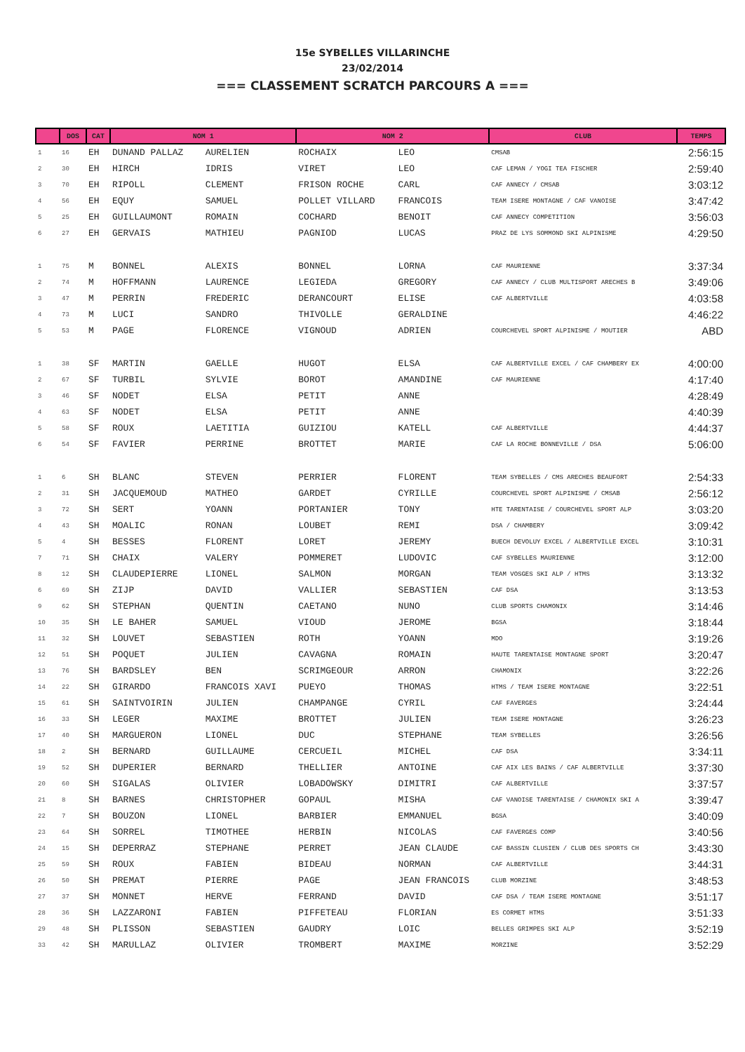15e SYBELLES VILLARINCHE
23/02/2014
=== CLASSEMENT SCRATCH PARCOURS A ===
| | DOS | CAT | NOM 1 | | NOM 2 | | CLUB | TEMPS |
| --- | --- | --- | --- | --- | --- | --- | --- | --- |
| 1 | 16 | EH | DUNAND PALLAZ | AURELIEN | ROCHAIX | LEO | CMSAB | 2:56:15 |
| 2 | 30 | EH | HIRCH | IDRIS | VIRET | LEO | CAF LEMAN / YOGI TEA FISCHER | 2:59:40 |
| 3 | 70 | EH | RIPOLL | CLEMENT | FRISON ROCHE | CARL | CAF ANNECY / CMSAB | 3:03:12 |
| 4 | 56 | EH | EQUY | SAMUEL | POLLET VILLARD | FRANCOIS | TEAM ISERE MONTAGNE / CAF VANOISE | 3:47:42 |
| 5 | 25 | EH | GUILLAUMONT | ROMAIN | COCHARD | BENOIT | CAF ANNECY COMPETITION | 3:56:03 |
| 6 | 27 | EH | GERVAIS | MATHIEU | PAGNIOD | LUCAS | PRAZ DE LYS SOMMOND SKI ALPINISME | 4:29:50 |
| 1 | 75 | M | BONNEL | ALEXIS | BONNEL | LORNA | CAF MAURIENNE | 3:37:34 |
| 2 | 74 | M | HOFFMANN | LAURENCE | LEGIEDA | GREGORY | CAF ANNECY / CLUB MULTISPORT ARECHES B | 3:49:06 |
| 3 | 47 | M | PERRIN | FREDERIC | DERANCOURT | ELISE | CAF ALBERTVILLE | 4:03:58 |
| 4 | 73 | M | LUCI | SANDRO | THIVOLLE | GERALDINE | | 4:46:22 |
| 5 | 53 | M | PAGE | FLORENCE | VIGNOUD | ADRIEN | COURCHEVEL SPORT ALPINISME / MOUTIER | ABD |
| 1 | 38 | SF | MARTIN | GAELLE | HUGOT | ELSA | CAF ALBERTVILLE EXCEL / CAF CHAMBERY EX | 4:00:00 |
| 2 | 67 | SF | TURBIL | SYLVIE | BOROT | AMANDINE | CAF MAURIENNE | 4:17:40 |
| 3 | 46 | SF | NODET | ELSA | PETIT | ANNE | | 4:28:49 |
| 4 | 63 | SF | NODET | ELSA | PETIT | ANNE | | 4:40:39 |
| 5 | 58 | SF | ROUX | LAETITIA | GUIZIOU | KATELL | CAF ALBERTVILLE | 4:44:37 |
| 6 | 54 | SF | FAVIER | PERRINE | BROTTET | MARIE | CAF LA ROCHE BONNEVILLE / DSA | 5:06:00 |
| 1 | 6 | SH | BLANC | STEVEN | PERRIER | FLORENT | TEAM SYBELLES / CMS ARECHES BEAUFORT | 2:54:33 |
| 2 | 31 | SH | JACQUEMOUD | MATHEO | GARDET | CYRILLE | COURCHEVEL SPORT ALPINISME / CMSAB | 2:56:12 |
| 3 | 72 | SH | SERT | YOANN | PORTANIER | TONY | HTE TARENTAISE / COURCHEVEL SPORT ALP | 3:03:20 |
| 4 | 43 | SH | MOALIC | RONAN | LOUBET | REMI | DSA / CHAMBERY | 3:09:42 |
| 5 | 4 | SH | BESSES | FLORENT | LORET | JEREMY | BUECH DEVOLUY EXCEL / ALBERTVILLE EXCEL | 3:10:31 |
| 7 | 71 | SH | CHAIX | VALERY | POMMERET | LUDOVIC | CAF SYBELLES MAURIENNE | 3:12:00 |
| 8 | 12 | SH | CLAUDEPIERRE | LIONEL | SALMON | MORGAN | TEAM VOSGES SKI ALP / HTMS | 3:13:32 |
| 6 | 69 | SH | ZIJP | DAVID | VALLIER | SEBASTIEN | CAF DSA | 3:13:53 |
| 9 | 62 | SH | STEPHAN | QUENTIN | CAETANO | NUNO | CLUB SPORTS CHAMONIX | 3:14:46 |
| 10 | 35 | SH | LE BAHER | SAMUEL | VIOUD | JEROME | BGSA | 3:18:44 |
| 11 | 32 | SH | LOUVET | SEBASTIEN | ROTH | YOANN | MDO | 3:19:26 |
| 12 | 51 | SH | POQUET | JULIEN | CAVAGNA | ROMAIN | HAUTE TARENTAISE MONTAGNE SPORT | 3:20:47 |
| 13 | 76 | SH | BARDSLEY | BEN | SCRIMGEOUR | ARRON | CHAMONIX | 3:22:26 |
| 14 | 22 | SH | GIRARDO | FRANCOIS XAVI | PUEYO | THOMAS | HTMS / TEAM ISERE MONTAGNE | 3:22:51 |
| 15 | 61 | SH | SAINTVOIRIN | JULIEN | CHAMPANGE | CYRIL | CAF FAVERGES | 3:24:44 |
| 16 | 33 | SH | LEGER | MAXIME | BROTTET | JULIEN | TEAM ISERE MONTAGNE | 3:26:23 |
| 17 | 40 | SH | MARGUERON | LIONEL | DUC | STEPHANE | TEAM SYBELLES | 3:26:56 |
| 18 | 2 | SH | BERNARD | GUILLAUME | CERCUEIL | MICHEL | CAF DSA | 3:34:11 |
| 19 | 52 | SH | DUPERIER | BERNARD | THELLIER | ANTOINE | CAF AIX LES BAINS / CAF ALBERTVILLE | 3:37:30 |
| 20 | 60 | SH | SIGALAS | OLIVIER | LOBADOWSKY | DIMITRI | CAF ALBERTVILLE | 3:37:57 |
| 21 | 8 | SH | BARNES | CHRISTOPHER | GOPAUL | MISHA | CAF VANOISE TARENTAISE / CHAMONIX SKI A | 3:39:47 |
| 22 | 7 | SH | BOUZON | LIONEL | BARBIER | EMMANUEL | BGSA | 3:40:09 |
| 23 | 64 | SH | SORREL | TIMOTHEE | HERBIN | NICOLAS | CAF FAVERGES COMP | 3:40:56 |
| 24 | 15 | SH | DEPERRAZ | STEPHANE | PERRET | JEAN CLAUDE | CAF BASSIN CLUSIEN / CLUB DES SPORTS CH | 3:43:30 |
| 25 | 59 | SH | ROUX | FABIEN | BIDEAU | NORMAN | CAF ALBERTVILLE | 3:44:31 |
| 26 | 50 | SH | PREMAT | PIERRE | PAGE | JEAN FRANCOIS | CLUB MORZINE | 3:48:53 |
| 27 | 37 | SH | MONNET | HERVE | FERRAND | DAVID | CAF DSA / TEAM ISERE MONTAGNE | 3:51:17 |
| 28 | 36 | SH | LAZZARONI | FABIEN | PIFFETEAU | FLORIAN | ES CORMET HTMS | 3:51:33 |
| 29 | 48 | SH | PLISSON | SEBASTIEN | GAUDRY | LOIC | BELLES GRIMPES SKI ALP | 3:52:19 |
| 33 | 42 | SH | MARULLAZ | OLIVIER | TROMBERT | MAXIME | MORZINE | 3:52:29 |